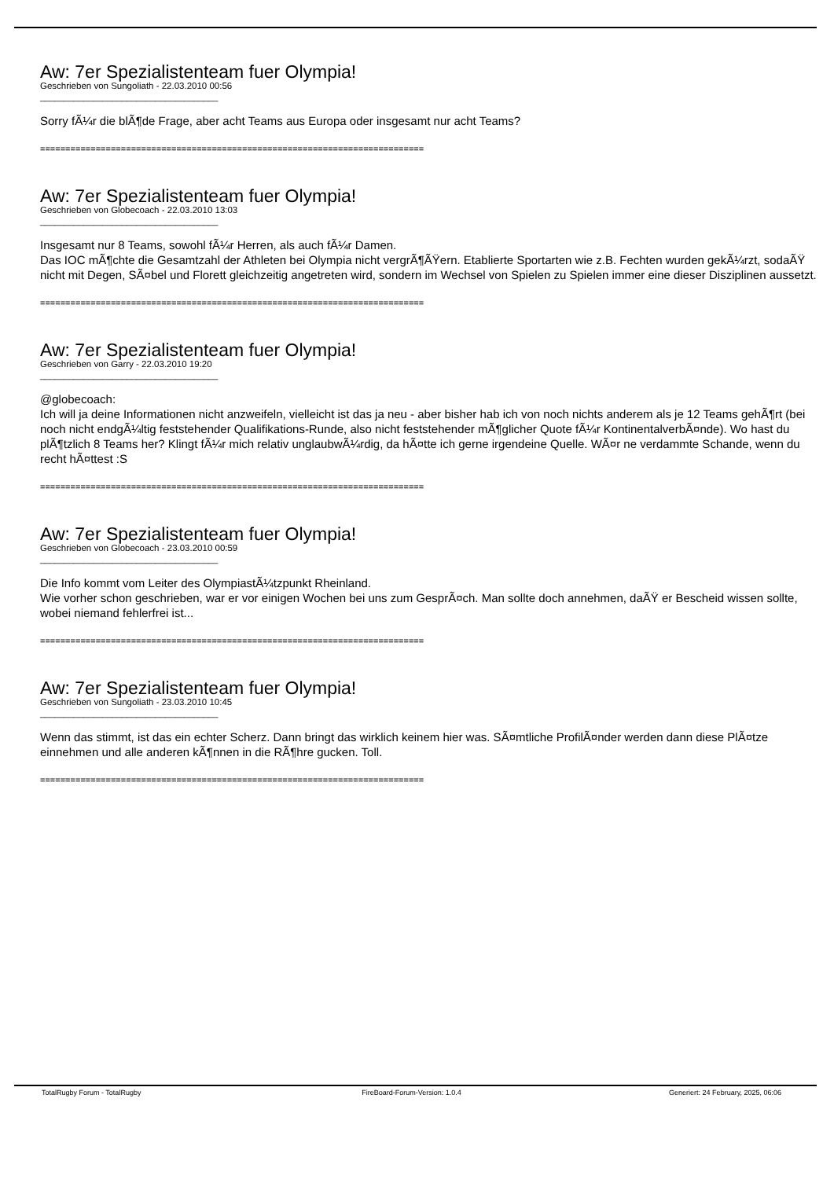Aw: 7er Spezialistenteam fuer Olympia!
Geschrieben von Sungoliath - 22.03.2010 00:56
_____________________________________
Sorry fÃ¼r die blÃ¶de Frage, aber acht Teams aus Europa oder insgesamt nur acht Teams?
============================================================================
Aw: 7er Spezialistenteam fuer Olympia!
Geschrieben von Globecoach - 22.03.2010 13:03
_____________________________________
Insgesamt nur 8 Teams, sowohl fÃ¼r Herren, als auch fÃ¼r Damen.
Das IOC mÃ¶chte die Gesamtzahl der Athleten bei Olympia nicht vergrÃ¶ÃŸern. Etablierte Sportarten wie z.B. Fechten wurden gekÃ¼rzt, sodaÃŸ nicht mit Degen, SÃ¤bel und Florett gleichzeitig angetreten wird, sondern im Wechsel von Spielen zu Spielen immer eine dieser Disziplinen aussetzt.
============================================================================
Aw: 7er Spezialistenteam fuer Olympia!
Geschrieben von Garry - 22.03.2010 19:20
_____________________________________
@globecoach:
Ich will ja deine Informationen nicht anzweifeln, vielleicht ist das ja neu - aber bisher hab ich von noch nichts anderem als je 12 Teams gehÃ¶rt (bei noch nicht endgÃ¼ltig feststehender Qualifikations-Runde, also nicht feststehender mÃ¶glicher Quote fÃ¼r KontinentalverbÃ¤nde). Wo hast du plÃ¶tzlich 8 Teams her? Klingt fÃ¼r mich relativ unglaubwÃ¼rdig, da hÃ¤tte ich gerne irgendeine Quelle. WÃ¤r ne verdammte Schande, wenn du recht hÃ¤ttest :S
============================================================================
Aw: 7er Spezialistenteam fuer Olympia!
Geschrieben von Globecoach - 23.03.2010 00:59
_____________________________________
Die Info kommt vom Leiter des OlympiastÃ¼tzpunkt Rheinland.
Wie vorher schon geschrieben, war er vor einigen Wochen bei uns zum GesprÃ¤ch. Man sollte doch annehmen, daÃŸ er Bescheid wissen sollte, wobei niemand fehlerfrei ist...
============================================================================
Aw: 7er Spezialistenteam fuer Olympia!
Geschrieben von Sungoliath - 23.03.2010 10:45
_____________________________________
Wenn das stimmt, ist das ein echter Scherz. Dann bringt das wirklich keinem hier was. SÃ¤mtliche ProfilÃ¤nder werden dann diese PlÃ¤tze einnehmen und alle anderen kÃ¶nnen in die RÃ¶hre gucken. Toll.
============================================================================
TotalRugby Forum - TotalRugby FireBoard-Forum-Version: 1.0.4 Generiert: 24 February, 2025, 06:06